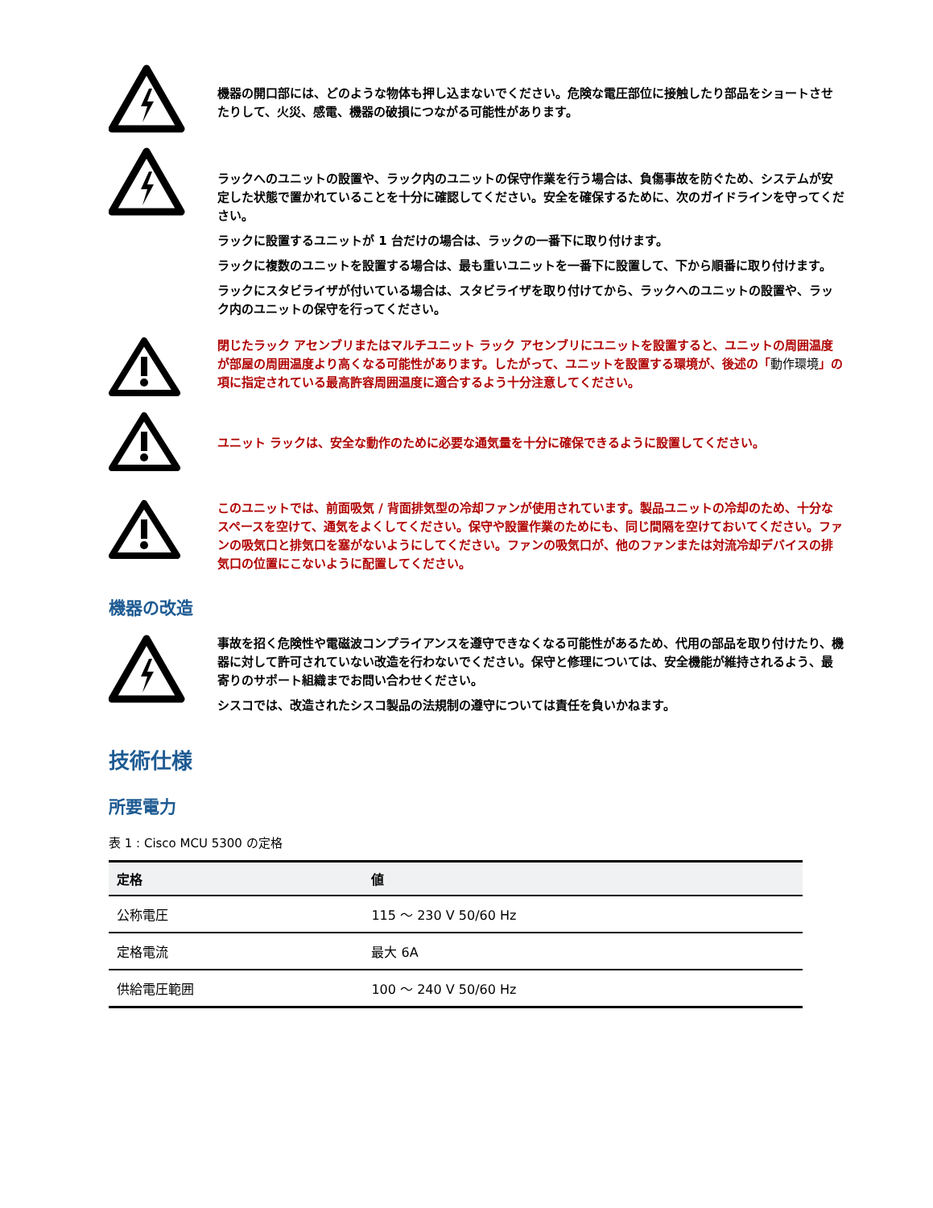機器の開口部には、どのような物体も押し込まないでください。危険な電圧部位に接触したり部品をショートさせたりして、火災、感電、機器の破損につながる可能性があります。
ラックへのユニットの設置や、ラック内のユニットの保守作業を行う場合は、負傷事故を防ぐため、システムが安定した状態で置かれていることを十分に確認してください。安全を確保するために、次のガイドラインを守ってください。
ラックに設置するユニットが 1 台だけの場合は、ラックの一番下に取り付けます。
ラックに複数のユニットを設置する場合は、最も重いユニットを一番下に設置して、下から順番に取り付けます。
ラックにスタビライザが付いている場合は、スタビライザを取り付けてから、ラックへのユニットの設置や、ラック内のユニットの保守を行ってください。
閉じたラック アセンブリまたはマルチユニット ラック アセンブリにユニットを設置すると、ユニットの周囲温度が部屋の周囲温度より高くなる可能性があります。したがって、ユニットを設置する環境が、後述の「動作環境」の項に指定されている最高許容周囲温度に適合するよう十分注意してください。
ユニット ラックは、安全な動作のために必要な通気量を十分に確保できるように設置してください。
このユニットでは、前面吸気 / 背面排気型の冷却ファンが使用されています。製品ユニットの冷却のため、十分なスペースを空けて、通気をよくしてください。保守や設置作業のためにも、同じ間隔を空けておいてください。ファンの吸気口と排気口を塞がないようにしてください。ファンの吸気口が、他のファンまたは対流冷却デバイスの排気口の位置にこないように配置してください。
機器の改造
事故を招く危険性や電磁波コンプライアンスを遵守できなくなる可能性があるため、代用の部品を取り付けたり、機器に対して許可されていない改造を行わないでください。保守と修理については、安全機能が維持されるよう、最寄りのサポート組織までお問い合わせください。
シスコでは、改造されたシスコ製品の法規制の遵守については責任を負いかねます。
技術仕様
所要電力
表 1 : Cisco MCU 5300 の定格
| 定格 | 値 |
| --- | --- |
| 公称電圧 | 115 ～ 230 V 50/60 Hz |
| 定格電流 | 最大 6A |
| 供給電圧範囲 | 100 ～ 240 V 50/60 Hz |